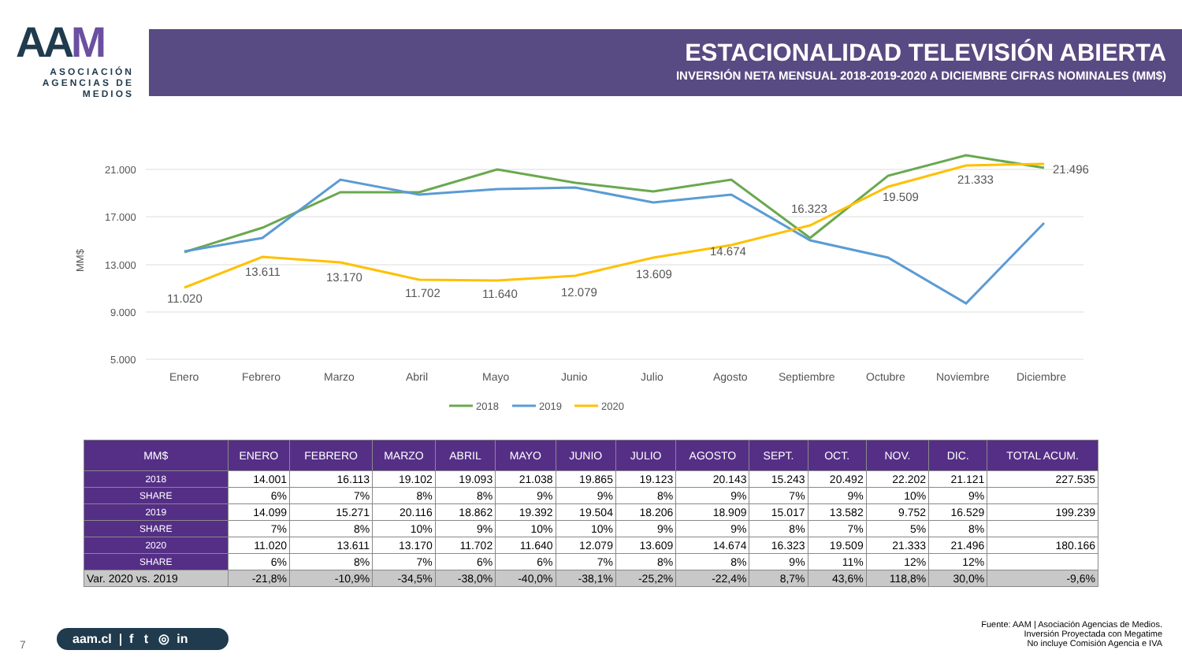AAM
ASOCIACIÓN
AGENCIAS DE
MEDIOS
ESTACIONALIDAD TELEVISIÓN ABIERTA
INVERSIÓN NETA MENSUAL 2018-2019-2020 A DICIEMBRE CIFRAS NOMINALES (MM$)
21.000
17.000
13.000
9.000
5.000
MM$
11.020
13.611
13.170
11.702
11.640
12.079
13.609
14.674
16.323
19.509
21.333
21.496
Enero
Febrero
Marzo
Abril
Mayo
Junio
Julio
Agosto
Septiembre
Octubre
Noviembre
Diciembre
2018
2019
2020
| MM$ | ENERO | FEBRERO | MARZO | ABRIL | MAYO | JUNIO | JULIO | AGOSTO | SEPT. | OCT. | NOV. | DIC. | TOTAL ACUM. |
| --- | --- | --- | --- | --- | --- | --- | --- | --- | --- | --- | --- | --- | --- |
| 2018 | 14.001 | 16.113 | 19.102 | 19.093 | 21.038 | 19.865 | 19.123 | 20.143 | 15.243 | 20.492 | 22.202 | 21.121 | 227.535 |
| SHARE | 6% | 7% | 8% | 8% | 9% | 9% | 8% | 9% | 7% | 9% | 10% | 9% | |
| 2019 | 14.099 | 15.271 | 20.116 | 18.862 | 19.392 | 19.504 | 18.206 | 18.909 | 15.017 | 13.582 | 9.752 | 16.529 | 199.239 |
| SHARE | 7% | 8% | 10% | 9% | 10% | 10% | 9% | 9% | 8% | 7% | 5% | 8% | |
| 2020 | 11.020 | 13.611 | 13.170 | 11.702 | 11.640 | 12.079 | 13.609 | 14.674 | 16.323 | 19.509 | 21.333 | 21.496 | 180.166 |
| SHARE | 6% | 8% | 7% | 6% | 6% | 7% | 8% | 8% | 9% | 11% | 12% | 12% | |
| Var. 2020 vs. 2019 | -21,8% | -10,9% | -34,5% | -38,0% | -40,0% | -38,1% | -25,2% | -22,4% | 8,7% | 43,6% | 118,8% | 30,0% | -9,6% |
7
aam.cl | f t ◎ in
Fuente: AAM | Asociación Agencias de Medios.
Inversión Proyectada con Megatime
No incluye Comisión Agencia e IVA